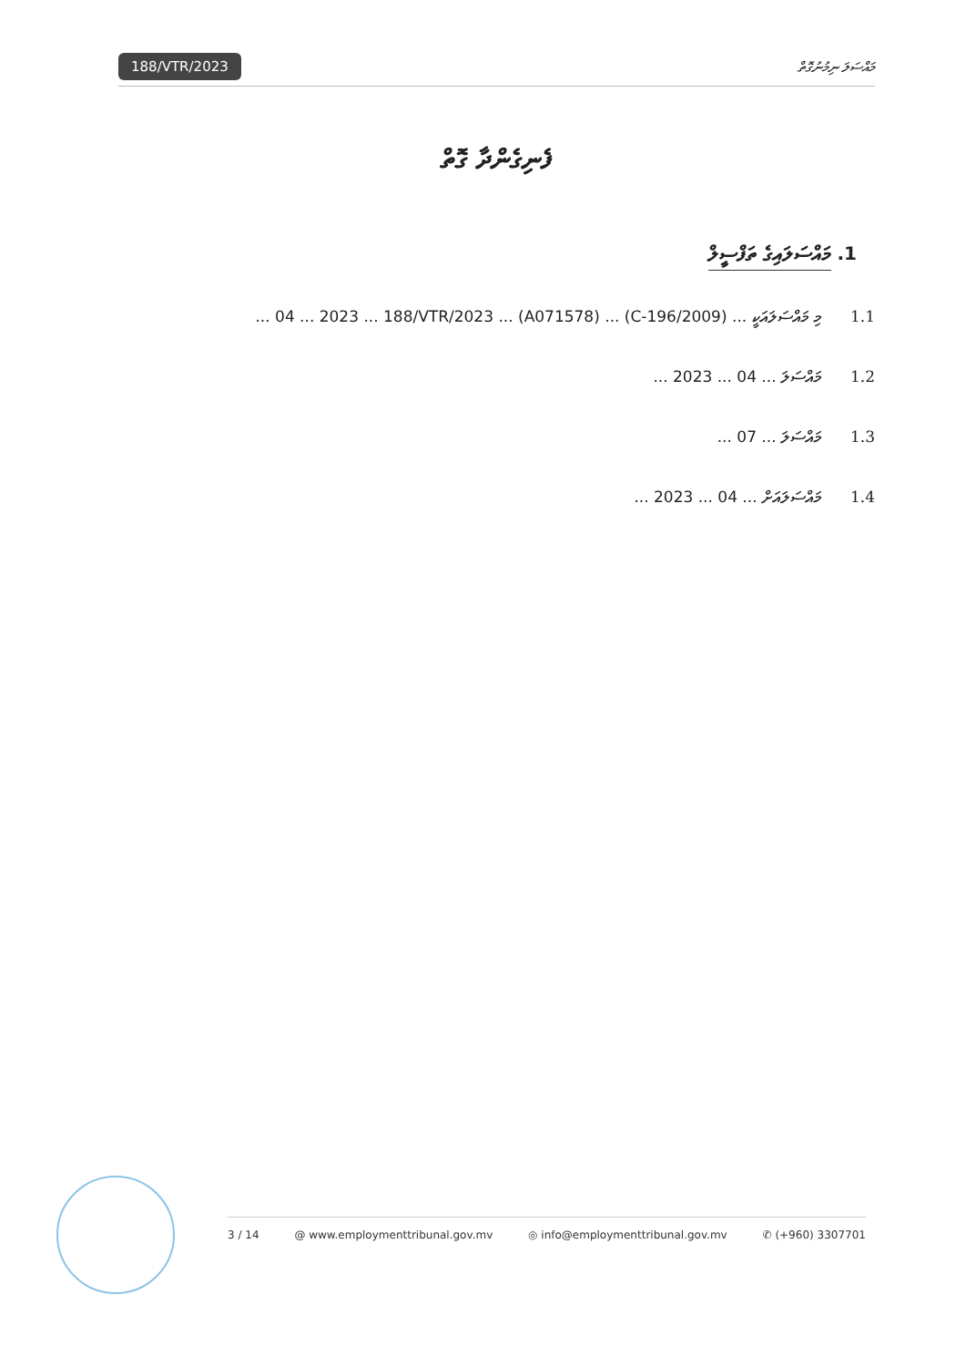188/VTR/2023
މައްސަލަ ނިމުނުގޮތް
ފެނިގެންދާ ގޮތް
1. މައްސަލައިގެ ތަފްސީލް
1.1 މި މައްސަލައަކީ ... (C-196/2009) ... (A071578) ... 04 ... 2023 ... 188/VTR/2023 ...
1.2 މައްސަލަ ... 04 ... 2023 ...
1.3 މައްސަލަ ... 07 ...
1.4 މައްސަލައަށް ... 04 ... 2023 ...
3 / 14 @ www.employmenttribunal.gov.mv ◎ info@employmenttribunal.gov.mv ✆ (+960) 3307701